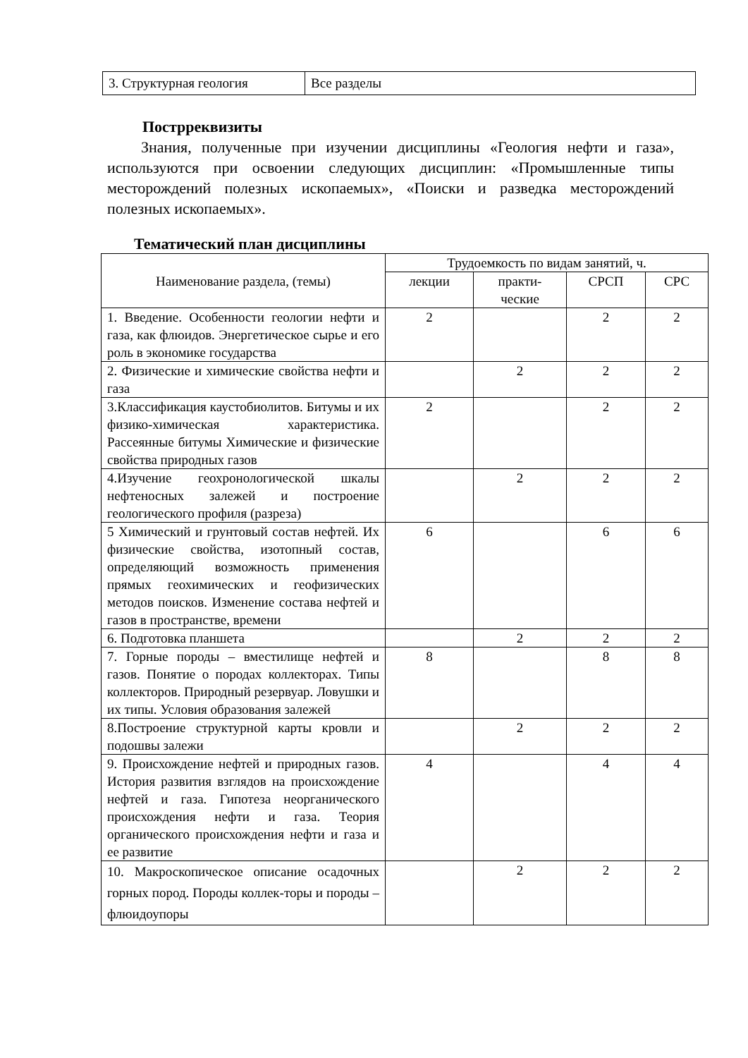| 3. Структурная геология | Все разделы |
Пострреквизиты
Знания, полученные при изучении дисциплины «Геология нефти и газа», используются при освоении следующих дисциплин: «Промышленные типы месторождений полезных ископаемых», «Поиски и разведка месторождений полезных ископаемых».
Тематический план дисциплины
| Наименование раздела, (темы) | Трудоемкость по видам занятий, ч. | | | |
| --- | --- | --- | --- | --- |
| | лекции | практи- ческие | СРСП | СРС |
| 1. Введение. Особенности геологии нефти и газа, как флюидов. Энергетическое сырье и его роль в экономике государства | 2 | | 2 | 2 |
| 2. Физические и химические свойства нефти и газа | | 2 | 2 | 2 |
| 3.Классификация каустобиолитов. Битумы и их физико-химическая характеристика. Рассеянные битумы Химические и физические свойства природных газов | 2 | | 2 | 2 |
| 4.Изучение геохронологической шкалы нефтеносных залежей и построение геологического профиля (разреза) | | 2 | 2 | 2 |
| 5 Химический и грунтовый состав нефтей. Их физические свойства, изотопный состав, определяющий возможность применения прямых геохимических и геофизических методов поисков. Изменение состава нефтей и газов в пространстве, времени | 6 | | 6 | 6 |
| 6. Подготовка планшета | | 2 | 2 | 2 |
| 7. Горные породы – вместилище нефтей и газов. Понятие о породах коллекторах. Типы коллекторов. Природный резервуар. Ловушки и их типы. Условия образования залежей | 8 | | 8 | 8 |
| 8.Построение структурной карты кровли и подошвы залежи | | 2 | 2 | 2 |
| 9. Происхождение нефтей и природных газов. История развития взглядов на происхождение нефтей и газа. Гипотеза неорганического происхождения нефти и газа. Теория органического происхождения нефти и газа и ее развитие | 4 | | 4 | 4 |
| 10. Макроскопическое описание осадочных горных пород. Породы коллек-торы и породы – флюидоупоры | | 2 | 2 | 2 |